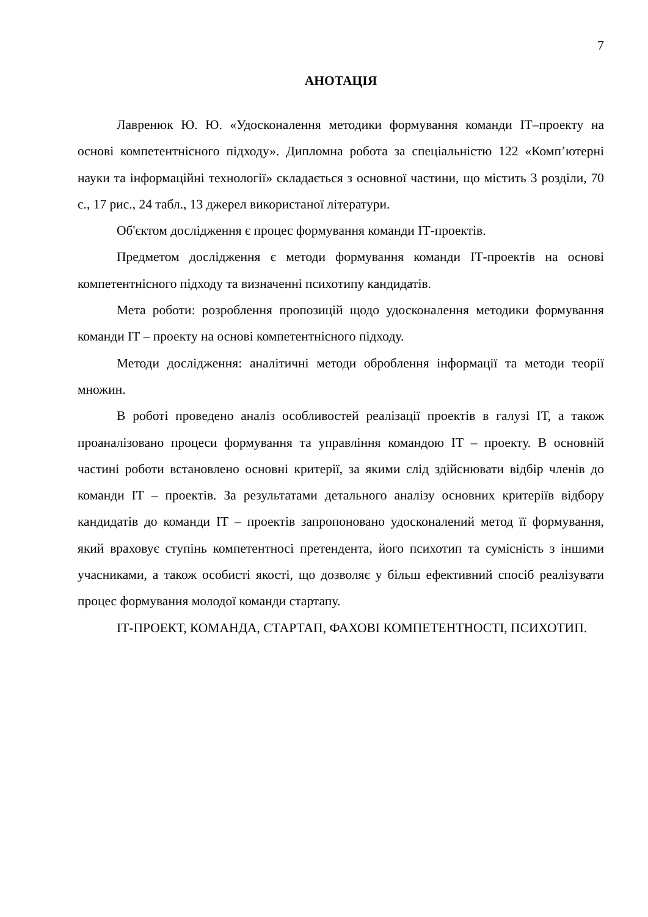7
АНОТАЦІЯ
Лавренюк Ю. Ю. «Удосконалення методики формування команди ІТ–проекту на основі компетентнісного підходу». Дипломна робота за спеціальністю 122 «Комп’ютерні науки та інформаційні технології» складається з основної частини, що містить 3 розділи, 70 с., 17 рис., 24 табл., 13 джерел використаної літератури.
Об'єктом дослідження є процес формування команди ІТ-проектів.
Предметом дослідження є методи формування команди ІТ-проектів на основі компетентнісного підходу та визначенні психотипу кандидатів.
Мета роботи: розроблення пропозицій щодо удосконалення методики формування команди ІТ – проекту на основі компетентнісного підходу.
Методи дослідження: аналітичні методи оброблення інформації та методи теорії множин.
В роботі проведено аналіз особливостей реалізації проектів в галузі ІТ, а також проаналізовано процеси формування та управління командою ІТ – проекту. В основній частині роботи встановлено основні критерії, за якими слід здійснювати відбір членів до команди ІТ – проектів. За результатами детального аналізу основних критеріїв відбору кандидатів до команди ІТ – проектів запропоновано удосконалений метод її формування, який враховує ступінь компетентносі претендента, його психотип та сумісність з іншими учасниками, а також особисті якості, що дозволяє у більш ефективний спосіб реалізувати процес формування молодої команди стартапу.
ІТ-ПРОЕКТ, КОМАНДА, СТАРТАП, ФАХОВІ КОМПЕТЕНТНОСТІ, ПСИХОТИП.